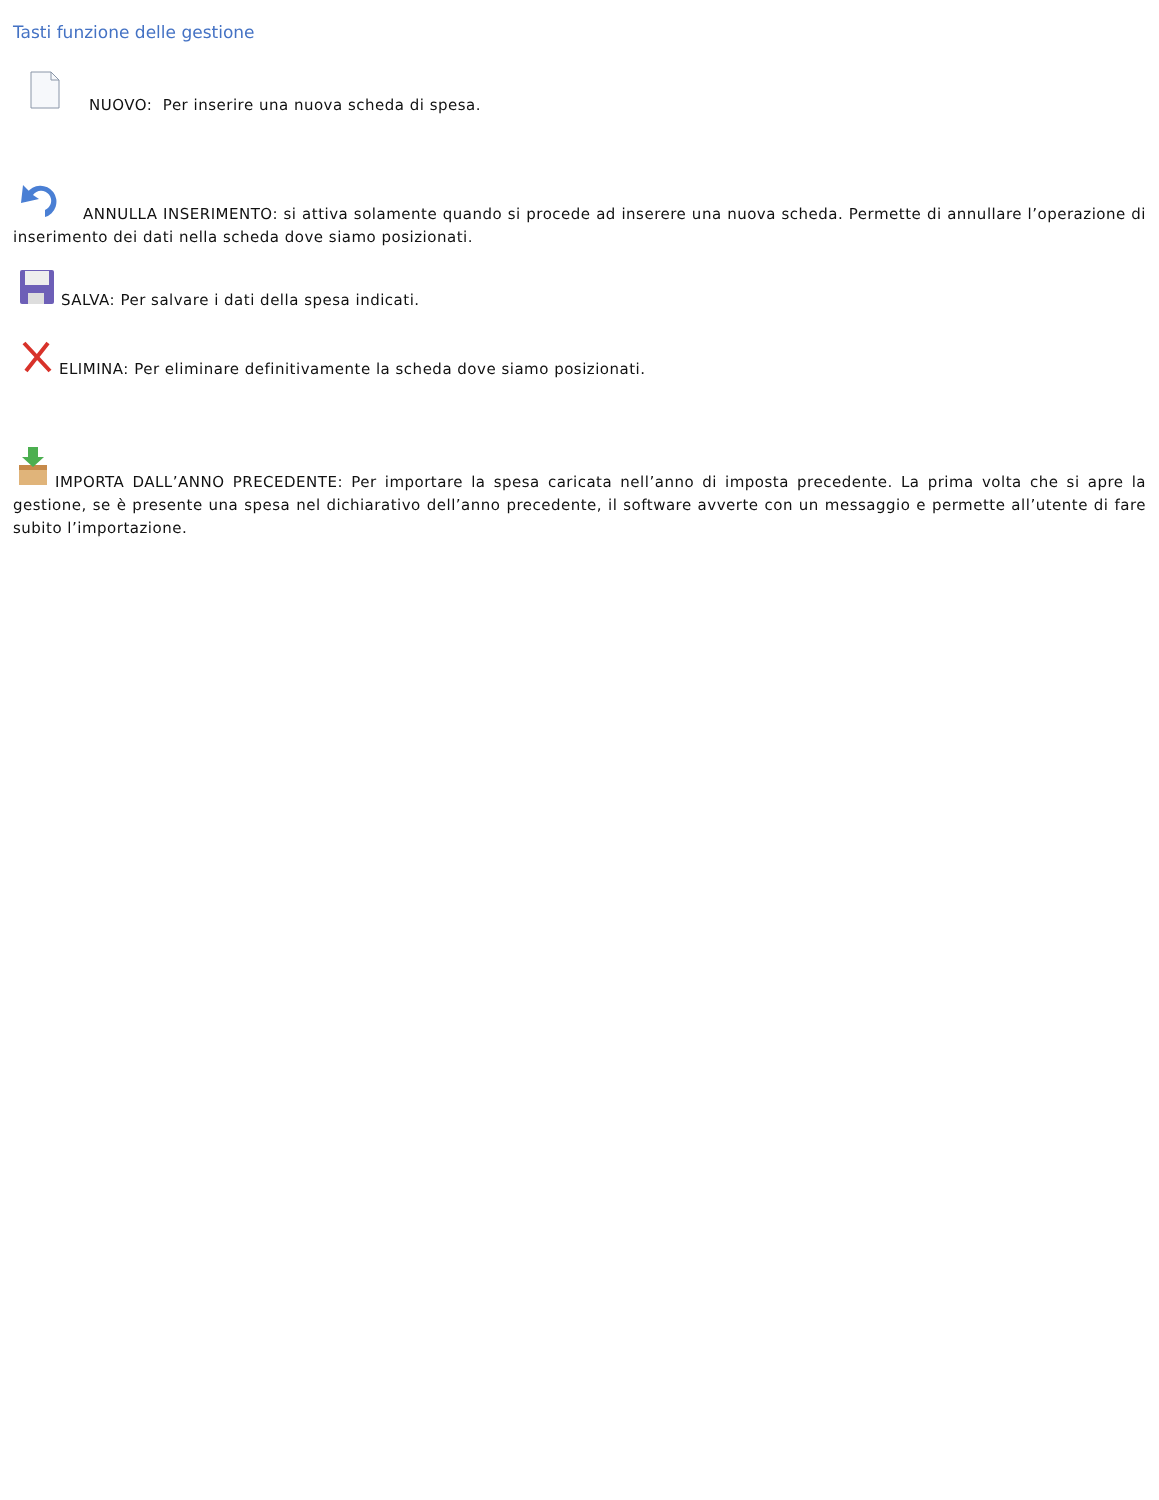Tasti funzione delle gestione
NUOVO: Per inserire una nuova scheda di spesa.
ANNULLA INSERIMENTO: si attiva solamente quando si procede ad inserere una nuova scheda. Permette di annullare l’operazione di inserimento dei dati nella scheda dove siamo posizionati.
SALVA: Per salvare i dati della spesa indicati.
ELIMINA: Per eliminare definitivamente la scheda dove siamo posizionati.
IMPORTA DALL’ANNO PRECEDENTE: Per importare la spesa caricata nell’anno di imposta precedente. La prima volta che si apre la gestione, se è presente una spesa nel dichiarativo dell’anno precedente, il software avverte con un messaggio e permette all’utente di fare subito l’importazione.